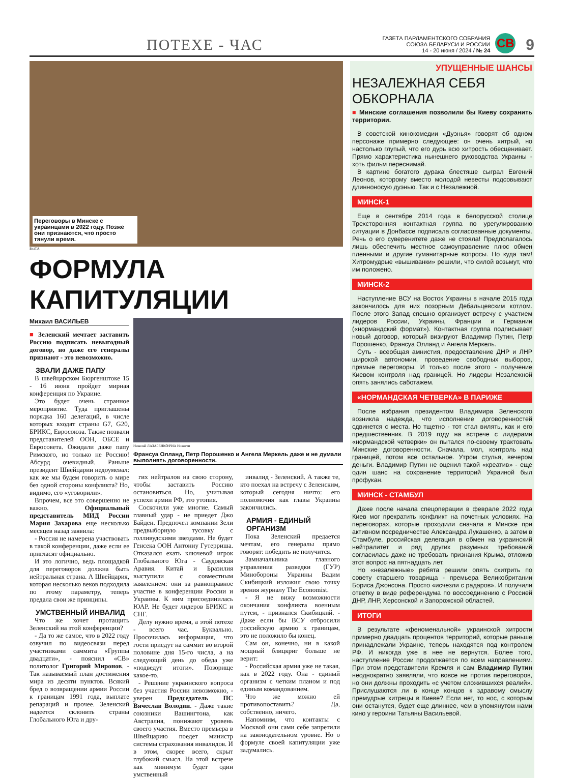ПОТЕХЕ - ЧАС
ГАЗЕТА ПАРЛАМЕНТСКОГО СОБРАНИЯ
СОЮЗА БЕЛАРУСИ И РОССИИ
14 - 20 июня / 2024 / № 24
СВ
9
Переговоры в Минске с украинцами в 2022 году. Позже они признаются, что просто тянули время.
БелТА
ФОРМУЛА КАПИТУЛЯЦИИ
Михаил ВАСИЛЬЕВ
■ Зеленский мечтает заставить Россию подписать невыгодный договор, но даже его генералы признают - это невозможно.
ЗВАЛИ ДАЖЕ ПАПУ
В швейцарском Бюргенштоке 15 - 16 июня пройдет мирная конференция по Украине.
Это будет очень странное мероприятие. Туда приглашены порядка 160 делегаций, в числе которых входят страны G7, G20, БРИКС, Евросоюза. Также позвали представителей ООН, ОБСЕ и Евросовета. Ожидали даже папу Римского, но только не Россию! Абсурд очевидный. Раньше президент Швейцарии недоумевал: как же мы будем говорить о мире без одной стороны конфликта? Но, видимо, его «уговорили».
Впрочем, все это совершенно не важно. Официальный представитель МИД России Мария Захарова еще несколько месяцев назад заявила:
- Россия не намерена участвовать в такой конференции, даже если ее пригласят официально.
И это логично, ведь площадкой для переговоров должна быть нейтральная страна. А Швейцария, которая несколько веков подходила по этому параметру, теперь предала свои же принципы.
УМСТВЕННЫЙ ИНВАЛИД
Что же хочет протащить Зеленский на этой конференции?
- Да то же самое, что в 2022 году озвучил по видеосвязи перед участниками саммита «Группы двадцати», - пояснил «СВ» политолог Григорий Миронов. - Так называемый план достижения мира из десяти пунктов. Всякий бред о возвращении армии России к границам 1991 года, выплате репараций и прочее. Зеленский надеется склонить страны Глобального Юга и дру-
Николай ЛАЗАРЕНКО/РИА Новости
Франсуа Олланд, Петр Порошенко и Ангела Меркель даже и не думали выполнять договоренности.
гих нейтралов на свою сторону, чтобы заставить Россию остановиться. Но, учитывая успехи армии РФ, это утопия.
Соскочили уже многие. Самый главный удар - не приедет Джо Байден. Предпочел компании Зели предвыборную тусовку с голливудскими звездами. Не будет Генсека ООН Антониу Гутерриша. Отказался ехать ключевой игрок Глобального Юга - Саудовская Аравия. Китай и Бразилия выступили с совместным заявлением: они за равноправное участие в конференции России и Украины. К ним присоединилась ЮАР. Не будет лидеров БРИКС и СНГ.
Делу нужно время, а этой потехе - всего час. Буквально. Просочилась информация, что гости приедут на саммит во второй половине дня 15-го числа, а на следующий день до обеда уже «подведут итоги». Позорище какое-то.
- Решение украинского вопроса без участия России невозможно, - уверен Председатель ПС Вячеслав Володин. - Даже такие союзники Вашингтона, как Австралия, понижают уровень своего участия. Вместо премьера в Швейцарию поедет министр системы страхования инвалидов. И в этом, скорее всего, скрыт глубокий смысл. На этой встрече как минимум будет один умственный
инвалид - Зеленский. А также те, кто поехал на встречу с Зеленским, который сегодня ничто: его полномочия как главы Украины закончились.
АРМИЯ - ЕДИНЫЙ ОРГАНИЗМ
Пока Зеленский предается мечтам, его генералы прямо говорят: победить не получится.
Замначальника главного управления разведки (ГУР) Минобороны Украины Вадим Скибицкий изложил свою точку зрения журналу The Economist.
- Я не вижу возможности окончания конфликта военным путем, - признался Скибицкий. - Даже если бы ВСУ отбросили российскую армию к границам, это не положило бы конец.
Сам он, конечно, ни в какой мощный блицкриг больше не верит:
- Российская армия уже не такая, как в 2022 году. Она - единый организм с четким планом и под единым командованием.
Что же можно ей противопоставить? Да, собственно, ничего.
Напомним, что контакты с Москвой они сами себе запретили на законодательном уровне. Но о формуле своей капитуляции уже задумались.
УПУЩЕННЫЕ ШАНСЫ
НЕЗАЛЕЖНАЯ СЕБЯ ОБКОРНАЛА
■ Минские соглашения позволили бы Киеву сохранить территории.
В советской кинокомедии «Дуэнья» говорят об одном персонаже примерно следующее: он очень хитрый, но настолько глупый, что его дурь всю хитрость обесценивает. Прямо характеристика нынешнего руководства Украины - хоть фильм переснимай.
В картине богатого дурака блестяще сыграл Евгений Леонов, которому вместо молодой невесты подсовывают длинноносую дуэнью. Так и с Незалежной.
МИНСК-1
Еще в сентябре 2014 года в белорусской столице Трехсторонняя контактная группа по урегулированию ситуации в Донбассе подписала согласованные документы. Речь о его суверенитете даже не стояла! Предполагалось лишь обеспечить местное самоуправление плюс обмен пленными и другие гуманитарные вопросы. Но куда там! Хитромудрые «вышиванки» решили, что силой возьмут, что им положено.
МИНСК-2
Наступление ВСУ на Восток Украины в начале 2015 года закончилось для них позорным Дебальцевским котлом. После этого Запад спешно организует встречу с участием лидеров России, Украины, Франции и Германии («нормандский формат»). Контактная группа подписывает новый договор, который визируют Владимир Путин, Петр Порошенко, Франсуа Олланд и Ангела Меркель.
Суть - всеобщая амнистия, предоставление ДНР и ЛНР широкой автономии, проведение свободных выборов, прямые переговоры. И только после этого - получение Киевом контроля над границей. Но лидеры Незалежной опять занялись саботажем.
«НОРМАНДСКАЯ ЧЕТВЕРКА» В ПАРИЖЕ
После избрания президентом Владимира Зеленского возникла надежда, что исполнение договоренностей сдвинется с места. Но тщетно - тот стал вилять, как и его предшественник. В 2019 году на встрече с лидерами «нормандской четверки» он пытался по-своему трактовать Минские договоренности. Сначала, мол, контроль над границей, потом все остальное. Утром стулья, вечером деньги. Владимир Путин не оценил такой «креатив» - еще один шанс на сохранение территорий Украиной был профукан.
МИНСК - СТАМБУЛ
Даже после начала спецоперации в феврале 2022 года Киев мог прекратить конфликт на почетных условиях. На переговорах, которые проходили сначала в Минске при активном посредничестве Александра Лукашенко, а затем в Стамбуле, российская делегация в обмен на украинский нейтралитет и ряд других разумных требований согласилась даже не требовать признания Крыма, отложив этот вопрос на пятнадцать лет.
Но «незалежные» ребята решили опять схитрить по совету старшего товарища - премьера Великобритании Бориса Джонсона. Просто «исчезли с радаров». И получили ответку в виде референдума по воссоединению с Россией ДНР, ЛНР, Херсонской и Запорожской областей.
ИТОГИ
В результате «феноменальной» украинской хитрости примерно двадцать процентов территорий, которые раньше принадлежали Украине, теперь находятся под контролем РФ. И никогда уже в нее не вернутся. Более того, наступление России продолжается по всем направлениям. При этом представители Кремля и сам Владимир Путин неоднократно заявляли, что вовсе не против переговоров, но они должны проходить «с учетом сложившихся реалий». Прислушаются ли в конце концов к здравому смыслу премудрые хитрецы в Киеве? Если нет, то нос, с которым они останутся, будет еще длиннее, чем в упомянутом нами кино у героини Татьяны Васильевой.